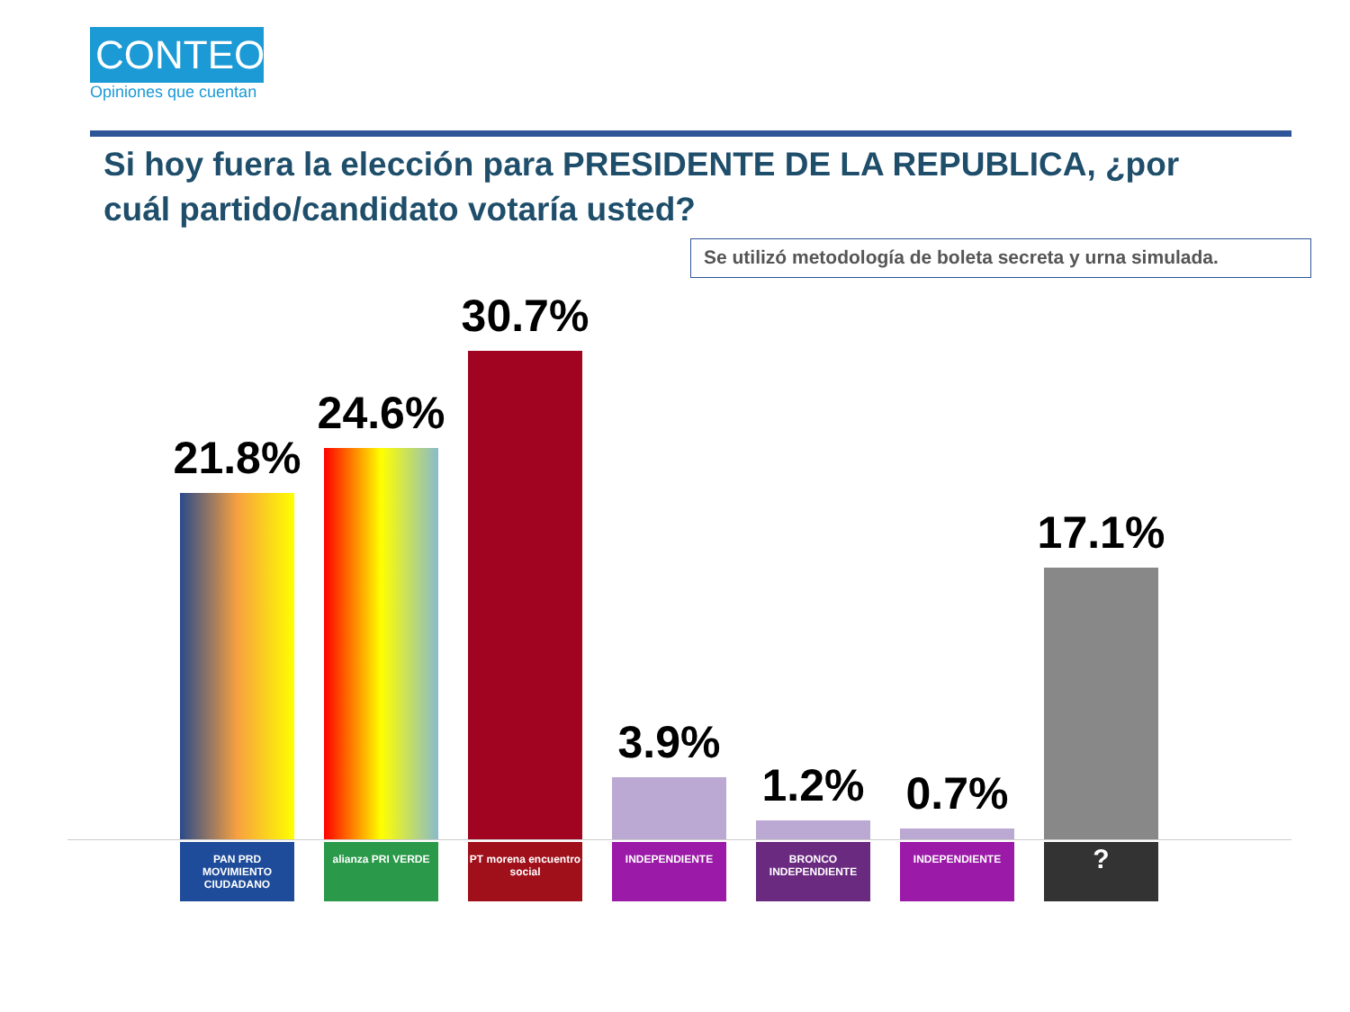CONTEO
Opiniones que cuentan
Si hoy fuera la elección para PRESIDENTE DE LA REPUBLICA, ¿por cuál partido/candidato votaría usted?
Se utilizó metodología de boleta secreta y urna simulada.
21.8%
24.6%
30.7%
3.9%
1.2%
0.7%
17.1%
PAN PRD MOVIMIENTO CIUDADANO
alianza PRI VERDE PT morena encuentro social
INDEPENDIENTE BRONCO INDEPENDIENTE
INDEPENDIENTE
?